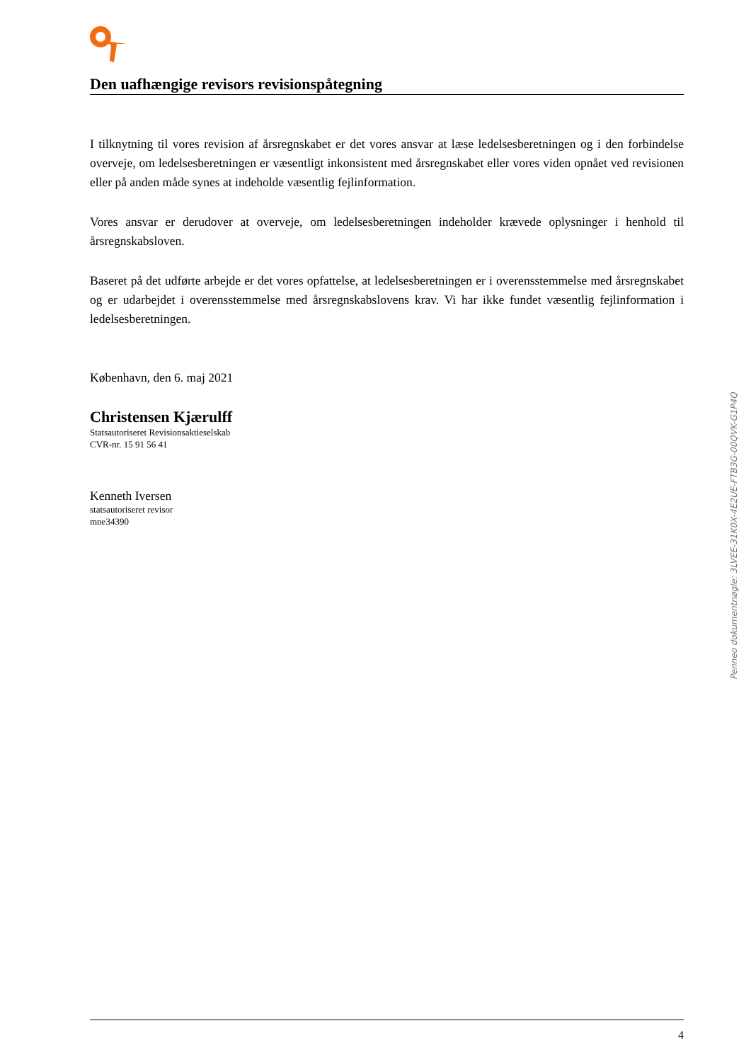Den uafhængige revisors revisionspåtegning
I tilknytning til vores revision af årsregnskabet er det vores ansvar at læse ledelsesberetningen og i den forbindelse overveje, om ledelsesberetningen er væsentligt inkonsistent med årsregnskabet eller vores viden opnået ved revisionen eller på anden måde synes at indeholde væsentlig fejlinformation.
Vores ansvar er derudover at overveje, om ledelsesberetningen indeholder krævede oplysninger i henhold til årsregnskabsloven.
Baseret på det udførte arbejde er det vores opfattelse, at ledelsesberetningen er i overensstemmelse med årsregnskabet og er udarbejdet i overensstemmelse med årsregnskabslovens krav. Vi har ikke fundet væsentlig fejlinformation i ledelsesberetningen.
København, den 6. maj 2021
Christensen Kjærulff
Statsautoriseret Revisionsaktieselskab
CVR-nr. 15 91 56 41
Kenneth Iversen
statsautoriseret revisor
mne34390
Penneo dokumentnøgle: 3LVEE-31K0X-4E2UE-FTB3G-00QVK-G1P4Q
4